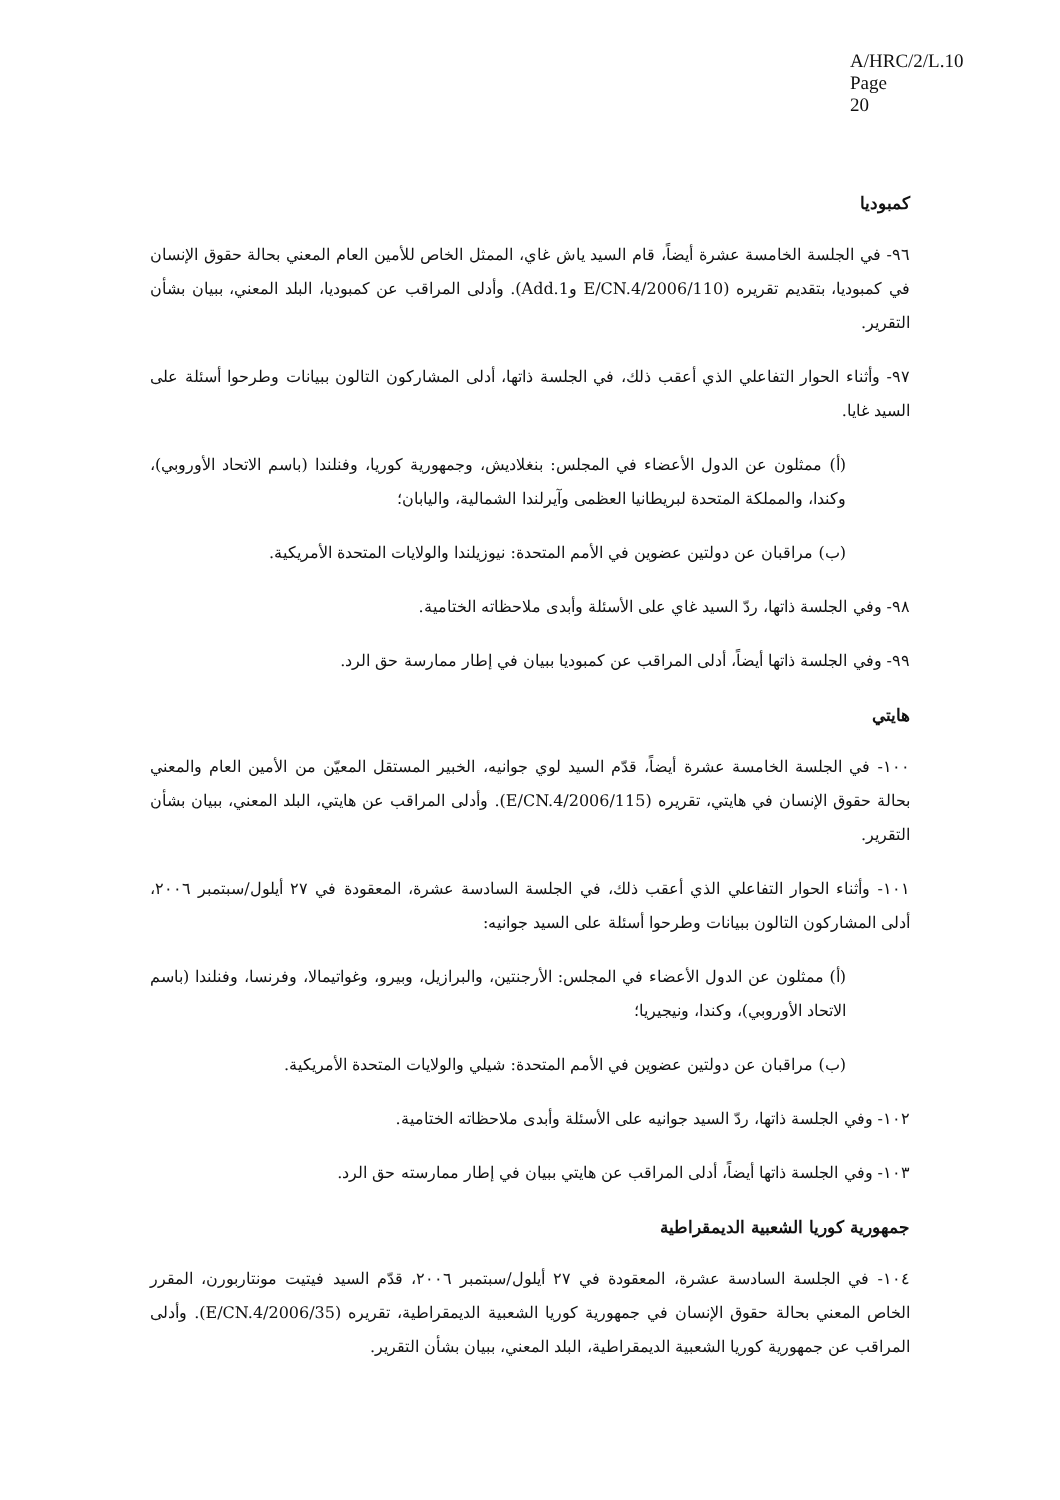A/HRC/2/L.10
Page 20
كمبوديا
٩٦- في الجلسة الخامسة عشرة أيضاً، قام السيد ياش غاي، الممثل الخاص للأمين العام المعني بحالة حقوق الإنسان في كمبوديا، بتقديم تقريره (E/CN.4/2006/110 وAdd.1). وأدلى المراقب عن كمبوديا، البلد المعني، ببيان بشأن التقرير.
٩٧- وأثناء الحوار التفاعلي الذي أعقب ذلك، في الجلسة ذاتها، أدلى المشاركون التالون ببيانات وطرحوا أسئلة على السيد غايا.
(أ) ممثلون عن الدول الأعضاء في المجلس: بنغلاديش، وجمهورية كوريا، وفنلندا (باسم الاتحاد الأوروبي)، وكندا، والمملكة المتحدة لبريطانيا العظمى وآيرلندا الشمالية، واليابان؛
(ب) مراقبان عن دولتين عضوين في الأمم المتحدة: نيوزيلندا والولايات المتحدة الأمريكية.
٩٨- وفي الجلسة ذاتها، ردّ السيد غاي على الأسئلة وأبدى ملاحظاته الختامية.
٩٩- وفي الجلسة ذاتها أيضاً، أدلى المراقب عن كمبوديا ببيان في إطار ممارسة حق الرد.
هايتي
١٠٠- في الجلسة الخامسة عشرة أيضاً، قدّم السيد لوي جوانيه، الخبير المستقل المعيّن من الأمين العام والمعني بحالة حقوق الإنسان في هايتي، تقريره (E/CN.4/2006/115). وأدلى المراقب عن هايتي، البلد المعني، ببيان بشأن التقرير.
١٠١- وأثناء الحوار التفاعلي الذي أعقب ذلك، في الجلسة السادسة عشرة، المعقودة في ٢٧ أيلول/سبتمبر ٢٠٠٦، أدلى المشاركون التالون ببيانات وطرحوا أسئلة على السيد جوانيه:
(أ) ممثلون عن الدول الأعضاء في المجلس: الأرجنتين، والبرازيل، وبيرو، وغواتيمالا، وفرنسا، وفنلندا (باسم الاتحاد الأوروبي)، وكندا، ونيجيريا؛
(ب) مراقبان عن دولتين عضوين في الأمم المتحدة: شيلي والولايات المتحدة الأمريكية.
١٠٢- وفي الجلسة ذاتها، ردّ السيد جوانيه على الأسئلة وأبدى ملاحظاته الختامية.
١٠٣- وفي الجلسة ذاتها أيضاً، أدلى المراقب عن هايتي ببيان في إطار ممارسته حق الرد.
جمهورية كوريا الشعبية الديمقراطية
١٠٤- في الجلسة السادسة عشرة، المعقودة في ٢٧ أيلول/سبتمبر ٢٠٠٦، قدّم السيد فيتيت مونتاربورن، المقرر الخاص المعني بحالة حقوق الإنسان في جمهورية كوريا الشعبية الديمقراطية، تقريره (E/CN.4/2006/35). وأدلى المراقب عن جمهورية كوريا الشعبية الديمقراطية، البلد المعني، ببيان بشأن التقرير.